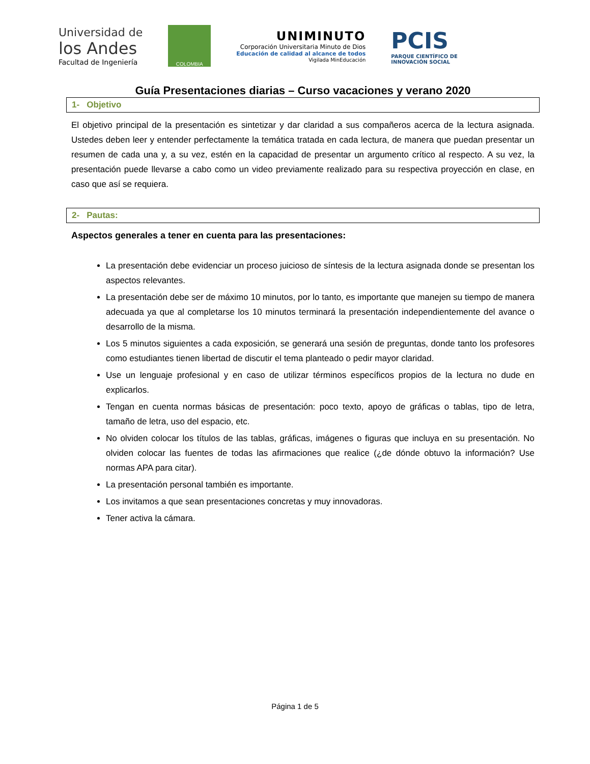Universidad de
los Andes
Facultad de Ingeniería
COLOMBIA
UNIMINUTO
Corporación Universitaria Minuto de Dios
Educación de calidad al alcance de todos
Vigilada MinEducación
PCIS
PARQUE CIENTÍFICO DE
INNOVACIÓN SOCIAL
Guía Presentaciones diarias – Curso vacaciones y verano 2020
1- Objetivo
El objetivo principal de la presentación es sintetizar y dar claridad a sus compañeros acerca de la lectura asignada. Ustedes deben leer y entender perfectamente la temática tratada en cada lectura, de manera que puedan presentar un resumen de cada una y, a su vez, estén en la capacidad de presentar un argumento crítico al respecto. A su vez, la presentación puede llevarse a cabo como un video previamente realizado para su respectiva proyección en clase, en caso que así se requiera.
2- Pautas:
Aspectos generales a tener en cuenta para las presentaciones:
La presentación debe evidenciar un proceso juicioso de síntesis de la lectura asignada donde se presentan los aspectos relevantes.
La presentación debe ser de máximo 10 minutos, por lo tanto, es importante que manejen su tiempo de manera adecuada ya que al completarse los 10 minutos terminará la presentación independientemente del avance o desarrollo de la misma.
Los 5 minutos siguientes a cada exposición, se generará una sesión de preguntas, donde tanto los profesores como estudiantes tienen libertad de discutir el tema planteado o pedir mayor claridad.
Use un lenguaje profesional y en caso de utilizar términos específicos propios de la lectura no dude en explicarlos.
Tengan en cuenta normas básicas de presentación: poco texto, apoyo de gráficas o tablas, tipo de letra, tamaño de letra, uso del espacio, etc.
No olviden colocar los títulos de las tablas, gráficas, imágenes o figuras que incluya en su presentación. No olviden colocar las fuentes de todas las afirmaciones que realice (¿de dónde obtuvo la información? Use normas APA para citar).
La presentación personal también es importante.
Los invitamos a que sean presentaciones concretas y muy innovadoras.
Tener activa la cámara.
Página 1 de 5